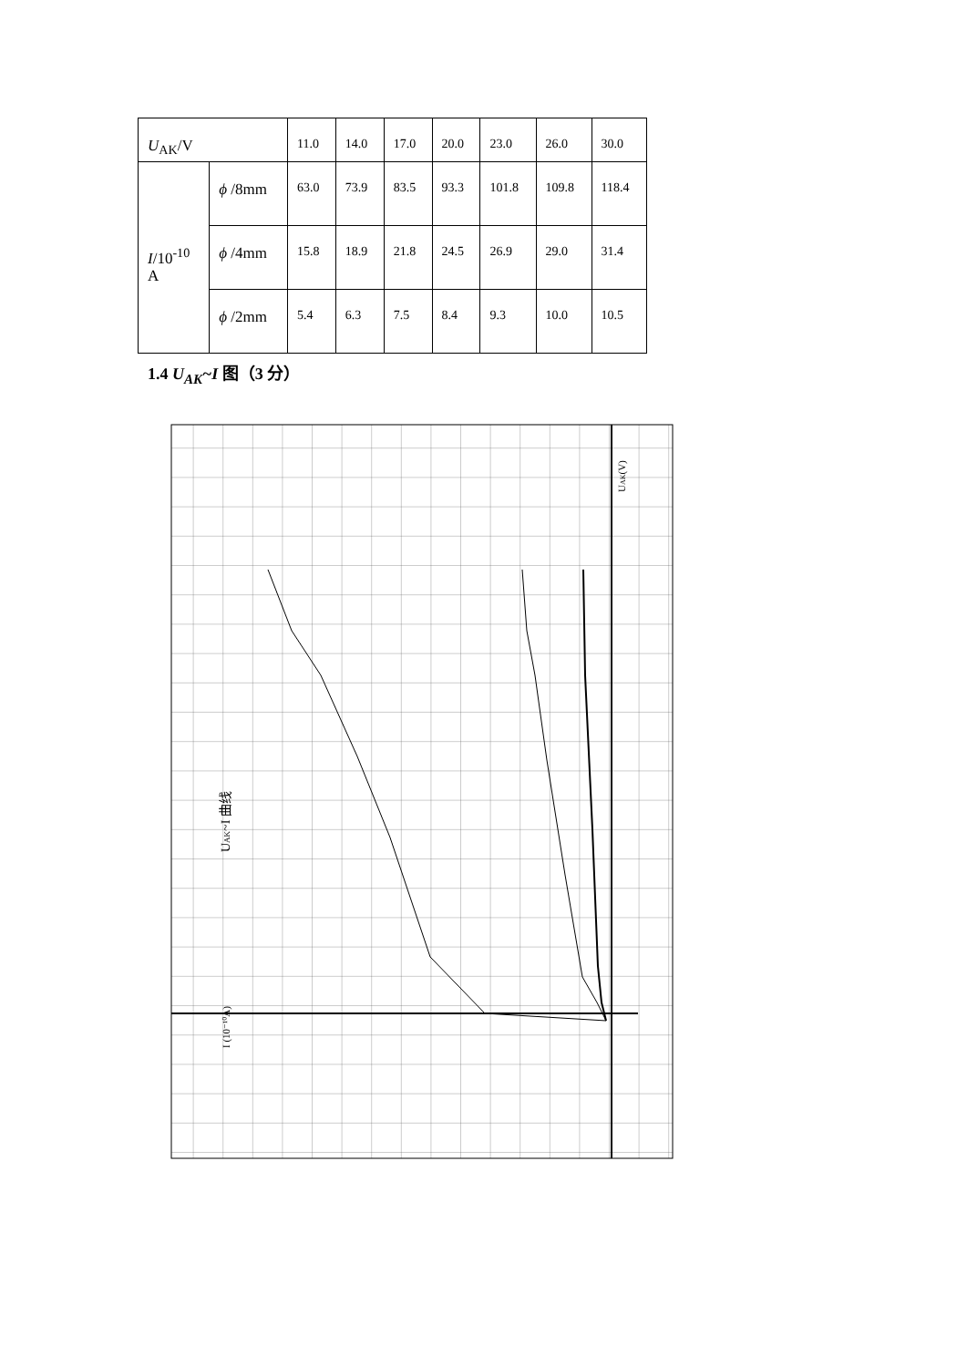| U<sub>AK</sub>/V | | 11.0 | 14.0 | 17.0 | 20.0 | 23.0 | 26.0 | 30.0 |
| I /10<sup>-10</sup> A | ϕ /8mm | 63.0 | 73.9 | 83.5 | 93.3 | 101.8 | 109.8 | 118.4 |
| | ϕ /4mm | 15.8 | 18.9 | 21.8 | 24.5 | 26.9 | 29.0 | 31.4 |
| | ϕ /2mm | 5.4 | 6.3 | 7.5 | 8.4 | 9.3 | 10.0 | 10.5 |
1.4 U<sub>AK</sub>~I 图（3 分）
UAK~I 曲线
UAK(V)
I (10⁻¹⁰A)